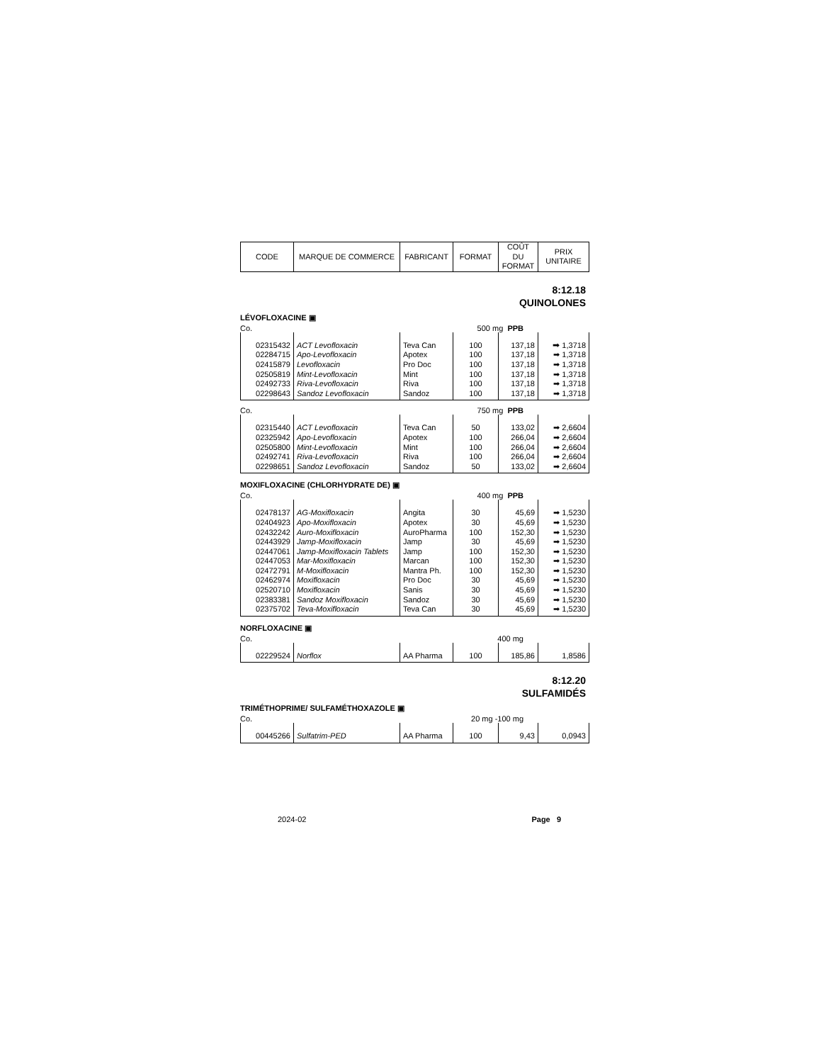| CODE | MARQUE DE COMMERCE | FABRICANT | FORMAT | COÛT DU FORMAT | PRIX UNITAIRE |
| --- | --- | --- | --- | --- | --- |
8:12.18
QUINOLONES
LÉVOFLOXACINE ▣
Co. 500 mg PPB
| 02315432 | ACT Levofloxacin | Teva Can | 100 | 137,18 | ➡ 1,3718 |
| 02284715 | Apo-Levofloxacin | Apotex | 100 | 137,18 | ➡ 1,3718 |
| 02415879 | Levofloxacin | Pro Doc | 100 | 137,18 | ➡ 1,3718 |
| 02505819 | Mint-Levofloxacin | Mint | 100 | 137,18 | ➡ 1,3718 |
| 02492733 | Riva-Levofloxacin | Riva | 100 | 137,18 | ➡ 1,3718 |
| 02298643 | Sandoz Levofloxacin | Sandoz | 100 | 137,18 | ➡ 1,3718 |
Co. 750 mg PPB
| 02315440 | ACT Levofloxacin | Teva Can | 50 | 133,02 | ➡ 2,6604 |
| 02325942 | Apo-Levofloxacin | Apotex | 100 | 266,04 | ➡ 2,6604 |
| 02505800 | Mint-Levofloxacin | Mint | 100 | 266,04 | ➡ 2,6604 |
| 02492741 | Riva-Levofloxacin | Riva | 100 | 266,04 | ➡ 2,6604 |
| 02298651 | Sandoz Levofloxacin | Sandoz | 50 | 133,02 | ➡ 2,6604 |
MOXIFLOXACINE (CHLORHYDRATE DE) ▣
Co. 400 mg PPB
| 02478137 | AG-Moxifloxacin | Angita | 30 | 45,69 | ➡ 1,5230 |
| 02404923 | Apo-Moxifloxacin | Apotex | 30 | 45,69 | ➡ 1,5230 |
| 02432242 | Auro-Moxifloxacin | AuroPharma | 100 | 152,30 | ➡ 1,5230 |
| 02443929 | Jamp-Moxifloxacin | Jamp | 30 | 45,69 | ➡ 1,5230 |
| 02447061 | Jamp-Moxifloxacin Tablets | Jamp | 100 | 152,30 | ➡ 1,5230 |
| 02447053 | Mar-Moxifloxacin | Marcan | 100 | 152,30 | ➡ 1,5230 |
| 02472791 | M-Moxifloxacin | Mantra Ph. | 100 | 152,30 | ➡ 1,5230 |
| 02462974 | Moxifloxacin | Pro Doc | 30 | 45,69 | ➡ 1,5230 |
| 02520710 | Moxifloxacin | Sanis | 30 | 45,69 | ➡ 1,5230 |
| 02383381 | Sandoz Moxifloxacin | Sandoz | 30 | 45,69 | ➡ 1,5230 |
| 02375702 | Teva-Moxifloxacin | Teva Can | 30 | 45,69 | ➡ 1,5230 |
NORFLOXACINE ▣
Co. 400 mg
| 02229524 | Norflox | AA Pharma | 100 | 185,86 | 1,8586 |
8:12.20
SULFAMIDÉS
TRIMÉTHOPRIME/ SULFAMÉTHOXAZOLE ▣
Co. 20 mg -100 mg
| 00445266 | Sulfatrim-PED | AA Pharma | 100 | 9,43 | 0,0943 |
2024-02 Page 9